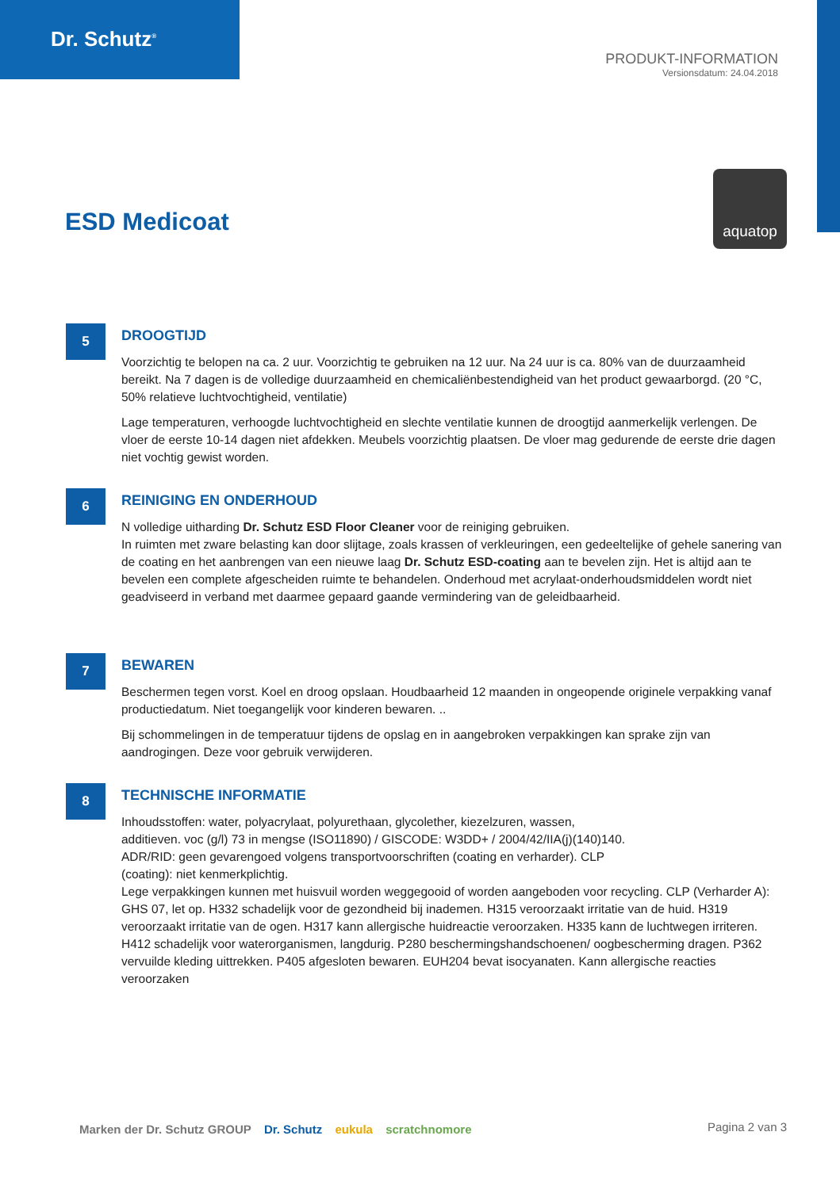Dr. Schutz<sup>®</sup>
PRODUKT-INFORMATION
Versionsdatum: 24.04.2018
aquatop
ESD Medicoat
5
DROOGTIJD
Voorzichtig te belopen na ca. 2 uur. Voorzichtig te gebruiken na 12 uur. Na 24 uur is ca. 80% van de duurzaamheid bereikt. Na 7 dagen is de volledige duurzaamheid en chemicaliënbestendigheid van het product gewaarborgd. (20 °C, 50% relatieve luchtvochtigheid, ventilatie)
Lage temperaturen, verhoogde luchtvochtigheid en slechte ventilatie kunnen de droogtijd aanmerkelijk verlengen. De vloer de eerste 10-14 dagen niet afdekken. Meubels voorzichtig plaatsen. De vloer mag gedurende de eerste drie dagen niet vochtig gewist worden.
6
REINIGING EN ONDERHOUD
N volledige uitharding Dr. Schutz ESD Floor Cleaner voor de reiniging gebruiken.
In ruimten met zware belasting kan door slijtage, zoals krassen of verkleuringen, een gedeeltelijke of gehele sanering van de coating en het aanbrengen van een nieuwe laag Dr. Schutz ESD-coating aan te bevelen zijn. Het is altijd aan te bevelen een complete afgescheiden ruimte te behandelen. Onderhoud met acrylaat-onderhoudsmiddelen wordt niet geadviseerd in verband met daarmee gepaard gaande vermindering van de geleidbaarheid.
7
BEWAREN
Beschermen tegen vorst. Koel en droog opslaan. Houdbaarheid 12 maanden in ongeopende originele verpakking vanaf productiedatum. Niet toegangelijk voor kinderen bewaren. ..
Bij schommelingen in de temperatuur tijdens de opslag en in aangebroken verpakkingen kan sprake zijn van aandrogingen. Deze voor gebruik verwijderen.
8
TECHNISCHE INFORMATIE
Inhoudsstoffen: water, polyacrylaat, polyurethaan, glycolether, kiezelzuren, wassen,
additieven. voc (g/l) 73 in mengse (ISO11890) / GISCODE: W3DD+ / 2004/42/IIA(j)(140)140.
ADR/RID: geen gevarengoed volgens transportvoorschriften (coating en verharder). CLP
(coating): niet kenmerkplichtig.
Lege verpakkingen kunnen met huisvuil worden weggegooid of worden aangeboden voor recycling. CLP (Verharder A): GHS 07, let op. H332 schadelijk voor de gezondheid bij inademen. H315 veroorzaakt irritatie van de huid. H319 veroorzaakt irritatie van de ogen. H317 kann allergische huidreactie veroorzaken. H335 kann de luchtwegen irriteren. H412 schadelijk voor waterorganismen, langdurig. P280 beschermingshandschoenen/ oogbescherming dragen. P362 vervuilde kleding uittrekken. P405 afgesloten bewaren. EUH204 bevat isocyanaten. Kann allergische reacties veroorzaken
Marken der Dr. Schutz GROUP Dr. Schutz eukula scratchnomore
Pagina 2 van 3